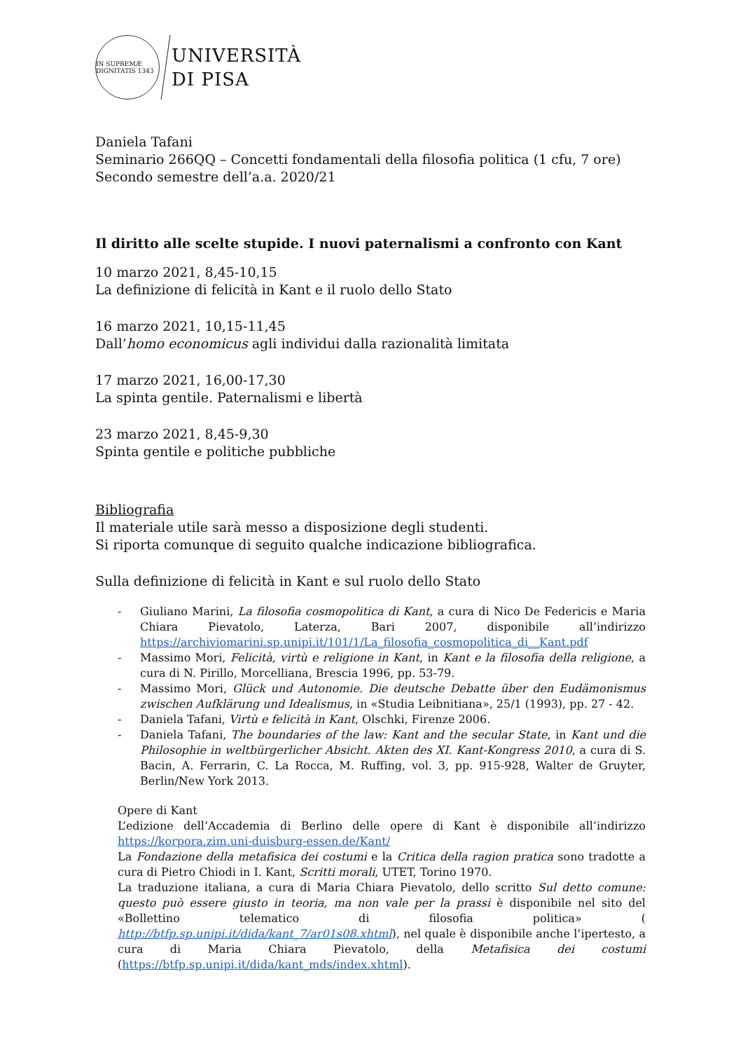IN SUPREMÆ DIGNITATIS 1343
UNIVERSITÀ
DI PISA
Daniela Tafani
Seminario 266QQ – Concetti fondamentali della filosofia politica (1 cfu, 7 ore)
Secondo semestre dell’a.a. 2020/21
Il diritto alle scelte stupide. I nuovi paternalismi a confronto con Kant
10 marzo 2021, 8,45-10,15
La definizione di felicità in Kant e il ruolo dello Stato
16 marzo 2021, 10,15-11,45
Dall’homo economicus agli individui dalla razionalità limitata
17 marzo 2021, 16,00-17,30
La spinta gentile. Paternalismi e libertà
23 marzo 2021, 8,45-9,30
Spinta gentile e politiche pubbliche
Bibliografia
Il materiale utile sarà messo a disposizione degli studenti.
Si riporta comunque di seguito qualche indicazione bibliografica.
Sulla definizione di felicità in Kant e sul ruolo dello Stato
- Giuliano Marini, La filosofia cosmopolitica di Kant, a cura di Nico De Federicis e Maria Chiara Pievatolo, Laterza, Bari 2007, disponibile all’indirizzo https://archiviomarini.sp.unipi.it/101/1/La_filosofia_cosmopolitica_di__Kant.pdf
- Massimo Mori, Felicità, virtù e religione in Kant, in Kant e la filosofia della religione, a cura di N. Pirillo, Morcelliana, Brescia 1996, pp. 53-79.
- Massimo Mori, Glück und Autonomie. Die deutsche Debatte über den Eudämonismus zwischen Aufklärung und Idealismus, in «Studia Leibnitiana», 25/1 (1993), pp. 27 - 42.
- Daniela Tafani, Virtù e felicità in Kant, Olschki, Firenze 2006.
- Daniela Tafani, The boundaries of the law: Kant and the secular State, in Kant und die Philosophie in weltbürgerlicher Absicht. Akten des XI. Kant-Kongress 2010, a cura di S. Bacin, A. Ferrarin, C. La Rocca, M. Ruffing, vol. 3, pp. 915-928, Walter de Gruyter, Berlin/New York 2013.
Opere di Kant
L’edizione dell’Accademia di Berlino delle opere di Kant è disponibile all’indirizzo https://korpora.zim.uni-duisburg-essen.de/Kant/
La Fondazione della metafisica dei costumi e la Critica della ragion pratica sono tradotte a cura di Pietro Chiodi in I. Kant, Scritti morali, UTET, Torino 1970.
La traduzione italiana, a cura di Maria Chiara Pievatolo, dello scritto Sul detto comune: questo può essere giusto in teoria, ma non vale per la prassi è disponibile nel sito del «Bollettino telematico di filosofia politica» ( http://btfp.sp.unipi.it/dida/kant_7/ar01s08.xhtml), nel quale è disponibile anche l’ipertesto, a cura di Maria Chiara Pievatolo, della Metafisica dei costumi (https://btfp.sp.unipi.it/dida/kant_mds/index.xhtml).